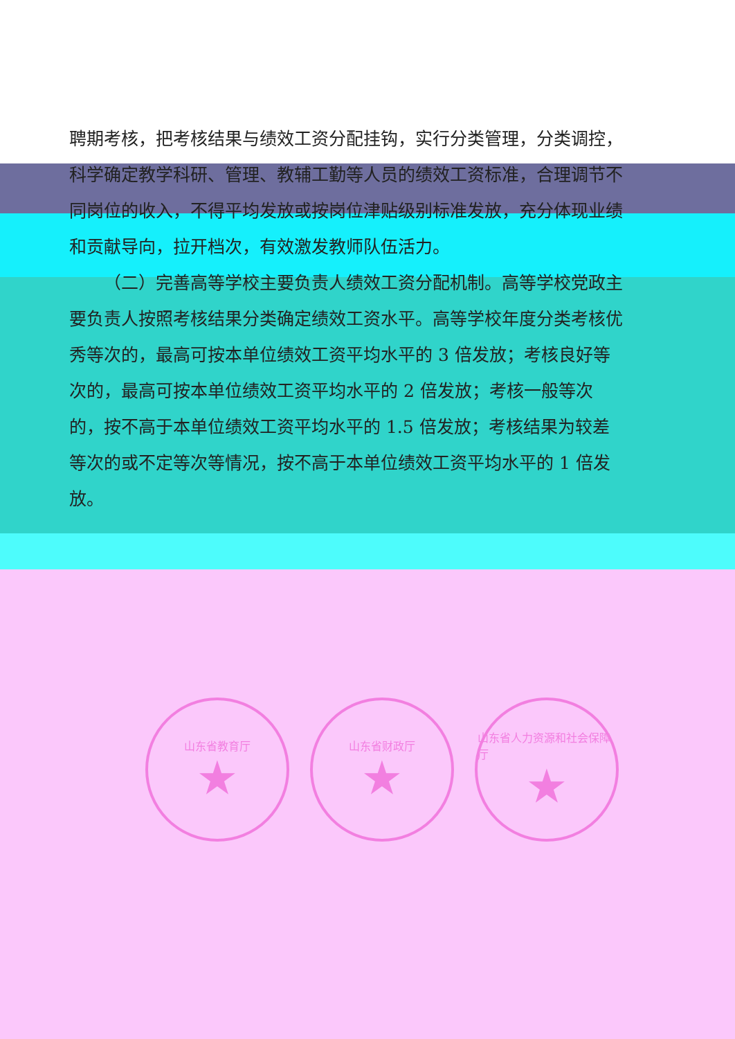聘期考核，把考核结果与绩效工资分配挂钩，实行分类管理，分类调控，科学确定教学科研、管理、教辅工勤等人员的绩效工资标准，合理调节不同岗位的收入，不得平均发放或按岗位津贴级别标准发放，充分体现业绩和贡献导向，拉开档次，有效激发教师队伍活力。
（二）完善高等学校主要负责人绩效工资分配机制。高等学校党政主要负责人按照考核结果分类确定绩效工资水平。高等学校年度分类考核优秀等次的，最高可按本单位绩效工资平均水平的 3 倍发放；考核良好等次的，最高可按本单位绩效工资平均水平的 2 倍发放；考核一般等次的，按不高于本单位绩效工资平均水平的 1.5 倍发放；考核结果为较差等次的或不定等次等情况，按不高于本单位绩效工资平均水平的 1 倍发放。
山东省教育厅
★
山东省财政厅
★
山东省人力资源和社会保障厅
★